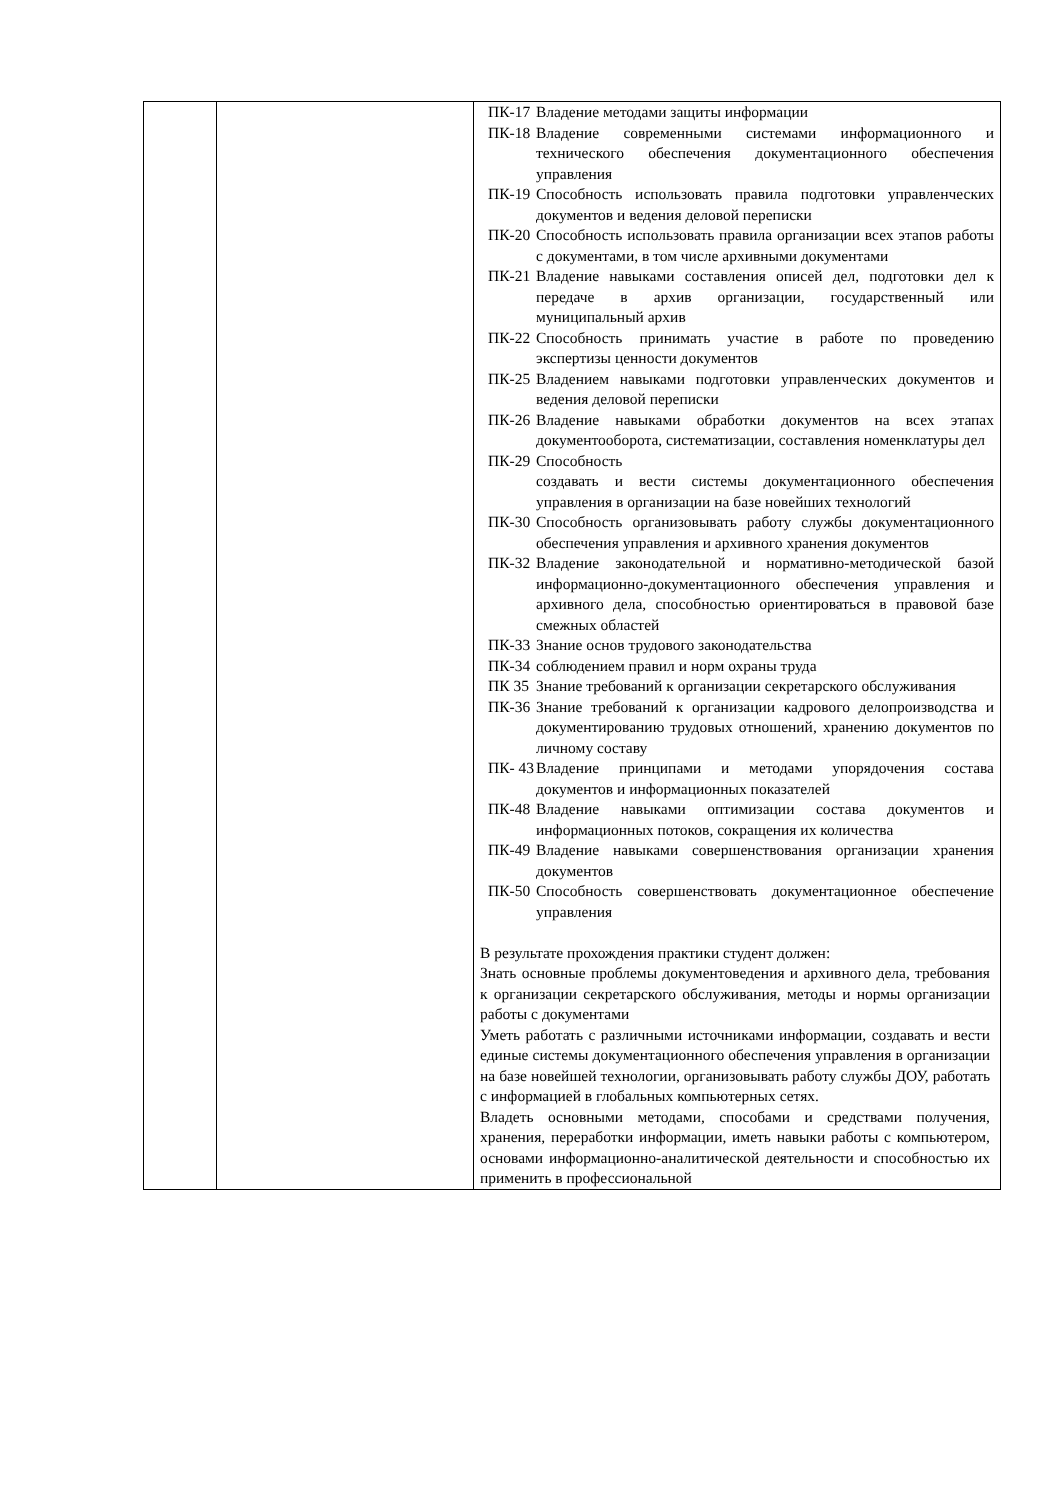| | | / ПК-17 / Владение методами защиты информации / / ПК-18 / Владение современными системами информационного и технического обеспечения документационного обеспечения управления / / ПК-19 / Способность использовать правила подготовки управленческих документов и ведения деловой переписки / / ПК-20 / Способность использовать правила организации всех этапов работы с документами, в том числе архивными документами / / ПК-21 / Владение навыками составления описей дел, подготовки дел к передаче в архив организации, государственный или муниципальный архив / / ПК-22 / Способность принимать участие в работе по проведению экспертизы ценности документов / / ПК-25 / Владением навыками подготовки управленческих документов и ведения деловой переписки / / ПК-26 / Владение навыками обработки документов на всех этапах документооборота, систематизации, составления номенклатуры дел / / ПК-29 / Способность создавать и вести системы документационного обеспечения управления в организации на базе новейших технологий / / ПК-30 / Способность организовывать работу службы документационного обеспечения управления и архивного хранения документов / / ПК-32 / Владение законодательной и нормативно-методической базой информационно-документационного обеспечения управления и архивного дела, способностью ориентироваться в правовой базе смежных областей / / ПК-33 / Знание основ трудового законодательства / / ПК-34 / соблюдением правил и норм охраны труда / / ПК 35 / Знание требований к организации секретарского обслуживания / / ПК-36 / Знание требований к организации кадрового делопроизводства и документированию трудовых отношений, хранению документов по личному составу / / ПК- 43 / Владение принципами и методами упорядочения состава документов и информационных показателей / / ПК-48 / Владение навыками оптимизации состава документов и информационных потоков, сокращения их количества / / ПК-49 / Владение навыками совершенствования организации хранения документов / / ПК-50 / Способность совершенствовать документационное обеспечение управления / В результате прохождения практики студент должен: Знать основные проблемы документоведения и архивного дела, требования к организации секретарского обслуживания, методы и нормы организации работы с документами Уметь работать с различными источниками информации, создавать и вести единые системы документационного обеспечения управления в организации на базе новейшей технологии, организовывать работу службы ДОУ, работать с информацией в глобальных компьютерных сетях. Владеть основными методами, способами и средствами получения, хранения, переработки информации, иметь навыки работы с компьютером, основами информационно-аналитической деятельности и способностью их применить в профессиональной |